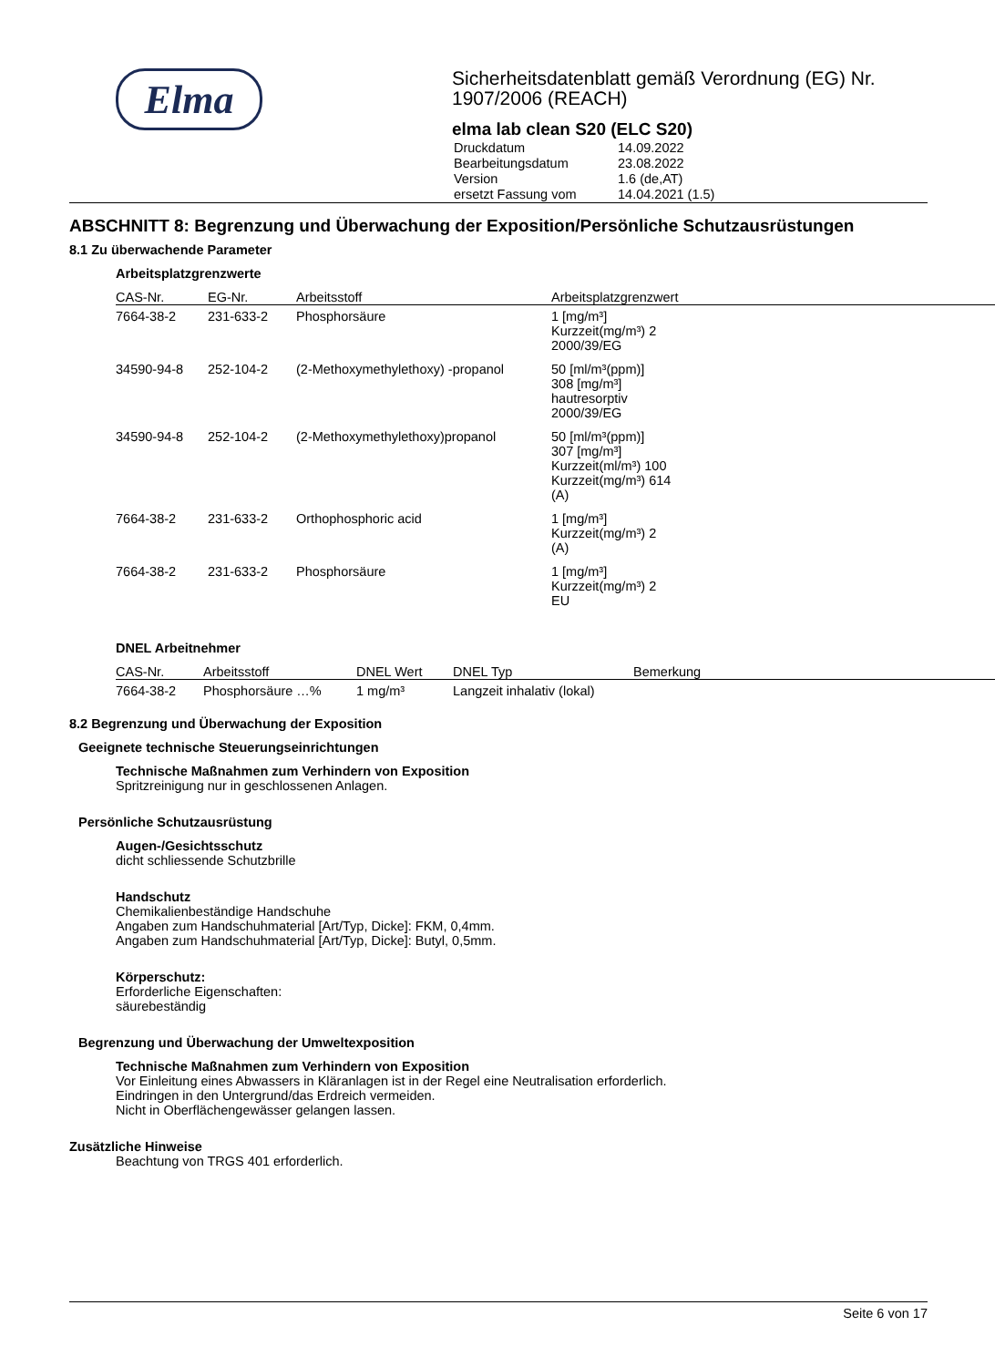Elma
Sicherheitsdatenblatt gemäß Verordnung (EG) Nr. 1907/2006 (REACH)
elma lab clean S20 (ELC S20)
| Druckdatum | 14.09.2022 |
| Bearbeitungsdatum | 23.08.2022 |
| Version | 1.6 (de,AT) |
| ersetzt Fassung vom | 14.04.2021 (1.5) |
ABSCHNITT 8: Begrenzung und Überwachung der Exposition/Persönliche Schutzausrüstungen
8.1 Zu überwachende Parameter
Arbeitsplatzgrenzwerte
| CAS-Nr. | EG-Nr. | Arbeitsstoff | Arbeitsplatzgrenzwert |
| --- | --- | --- | --- |
| 7664-38-2 | 231-633-2 | Phosphorsäure | 1 [mg/m³] Kurzzeit(mg/m³) 2 2000/39/EG |
| 34590-94-8 | 252-104-2 | (2-Methoxymethylethoxy) -propanol | 50 [ml/m³(ppm)] 308 [mg/m³] hautresorptiv 2000/39/EG |
| 34590-94-8 | 252-104-2 | (2-Methoxymethylethoxy)propanol | 50 [ml/m³(ppm)] 307 [mg/m³] Kurzzeit(ml/m³) 100 Kurzzeit(mg/m³) 614 (A) |
| 7664-38-2 | 231-633-2 | Orthophosphoric acid | 1 [mg/m³] Kurzzeit(mg/m³) 2 (A) |
| 7664-38-2 | 231-633-2 | Phosphorsäure | 1 [mg/m³] Kurzzeit(mg/m³) 2 EU |
DNEL Arbeitnehmer
| CAS-Nr. | Arbeitsstoff | DNEL Wert | DNEL Typ | Bemerkung |
| --- | --- | --- | --- | --- |
| 7664-38-2 | Phosphorsäure …% | 1 mg/m³ | Langzeit inhalativ (lokal) | |
8.2 Begrenzung und Überwachung der Exposition
Geeignete technische Steuerungseinrichtungen
Technische Maßnahmen zum Verhindern von Exposition
Spritzreinigung nur in geschlossenen Anlagen.
Persönliche Schutzausrüstung
Augen-/Gesichtsschutz
dicht schliessende Schutzbrille
Handschutz
Chemikalienbeständige Handschuhe
Angaben zum Handschuhmaterial [Art/Typ, Dicke]: FKM, 0,4mm.
Angaben zum Handschuhmaterial [Art/Typ, Dicke]: Butyl, 0,5mm.
Körperschutz:
Erforderliche Eigenschaften:
säurebeständig
Begrenzung und Überwachung der Umweltexposition
Technische Maßnahmen zum Verhindern von Exposition
Vor Einleitung eines Abwassers in Kläranlagen ist in der Regel eine Neutralisation erforderlich.
Eindringen in den Untergrund/das Erdreich vermeiden.
Nicht in Oberflächengewässer gelangen lassen.
Zusätzliche Hinweise
Beachtung von TRGS 401 erforderlich.
Seite 6 von 17